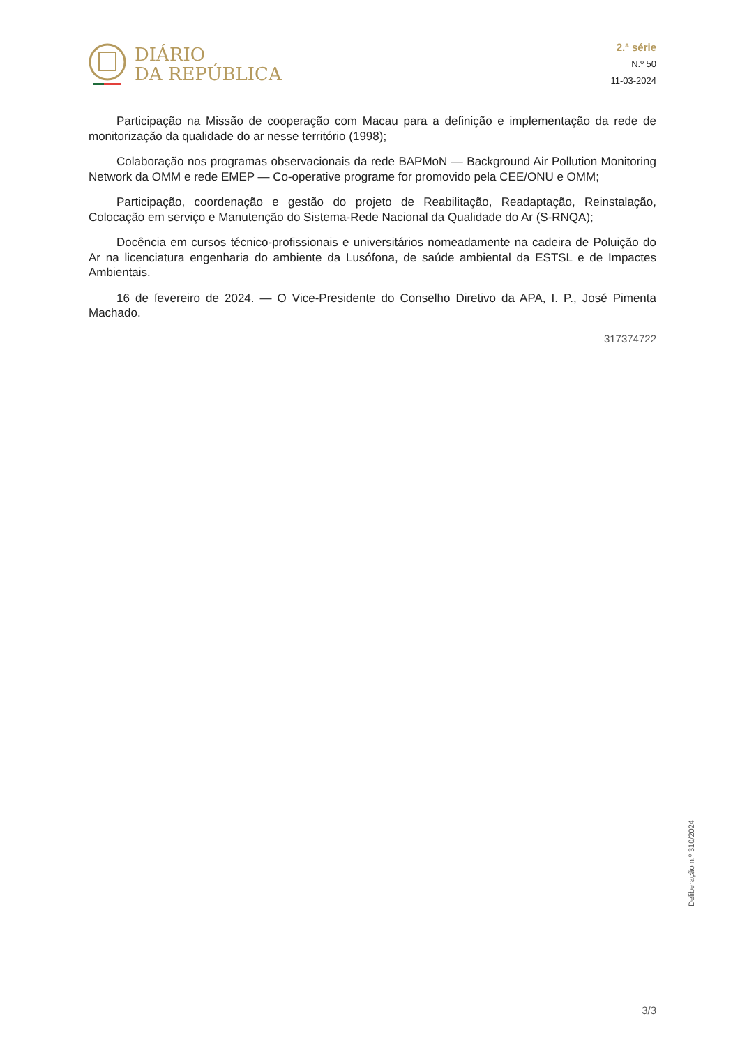DIÁRIO
DA REPÚBLICA
2.ª série
N.º 50
11-03-2024
Participação na Missão de cooperação com Macau para a definição e implementação da rede de monitorização da qualidade do ar nesse território (1998);
Colaboração nos programas observacionais da rede BAPMoN — Background Air Pollution Monitoring Network da OMM e rede EMEP — Co-operative programe for promovido pela CEE/ONU e OMM;
Participação, coordenação e gestão do projeto de Reabilitação, Readaptação, Reinstalação, Colocação em serviço e Manutenção do Sistema-Rede Nacional da Qualidade do Ar (S-RNQA);
Docência em cursos técnico-profissionais e universitários nomeadamente na cadeira de Poluição do Ar na licenciatura engenharia do ambiente da Lusófona, de saúde ambiental da ESTSL e de Impactes Ambientais.
16 de fevereiro de 2024. — O Vice-Presidente do Conselho Diretivo da APA, I. P., José Pimenta Machado.
317374722
Deliberação n.º 310/2024
3/3